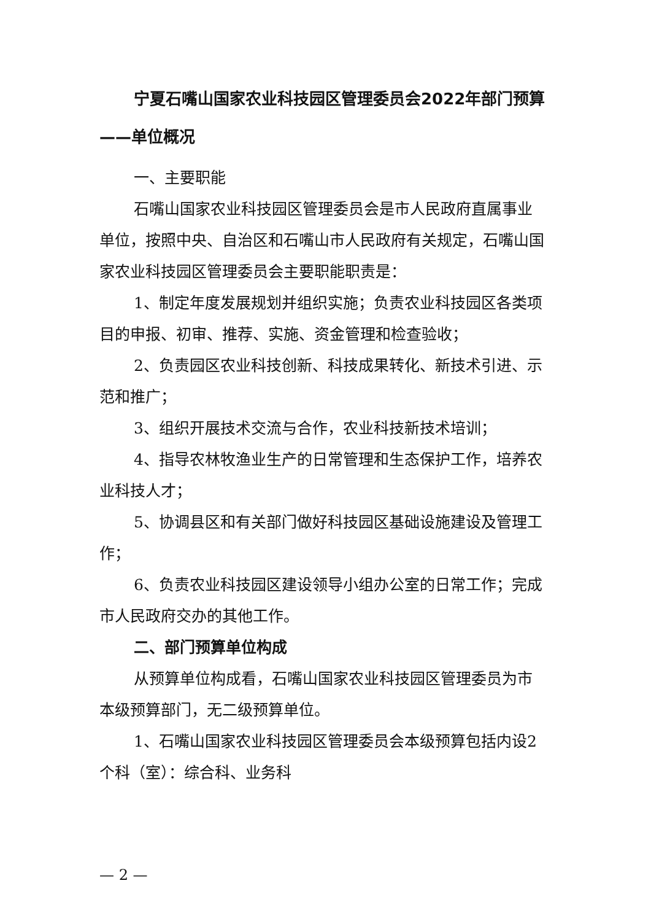宁夏石嘴山国家农业科技园区管理委员会2022年部门预算——单位概况
一、主要职能
石嘴山国家农业科技园区管理委员会是市人民政府直属事业单位，按照中央、自治区和石嘴山市人民政府有关规定，石嘴山国家农业科技园区管理委员会主要职能职责是：
1、制定年度发展规划并组织实施；负责农业科技园区各类项目的申报、初审、推荐、实施、资金管理和检查验收；
2、负责园区农业科技创新、科技成果转化、新技术引进、示范和推广；
3、组织开展技术交流与合作，农业科技新技术培训；
4、指导农林牧渔业生产的日常管理和生态保护工作，培养农业科技人才；
5、协调县区和有关部门做好科技园区基础设施建设及管理工作；
6、负责农业科技园区建设领导小组办公室的日常工作；完成市人民政府交办的其他工作。
二、部门预算单位构成
从预算单位构成看，石嘴山国家农业科技园区管理委员为市本级预算部门，无二级预算单位。
1、石嘴山国家农业科技园区管理委员会本级预算包括内设2个科（室）：综合科、业务科
— 2 —